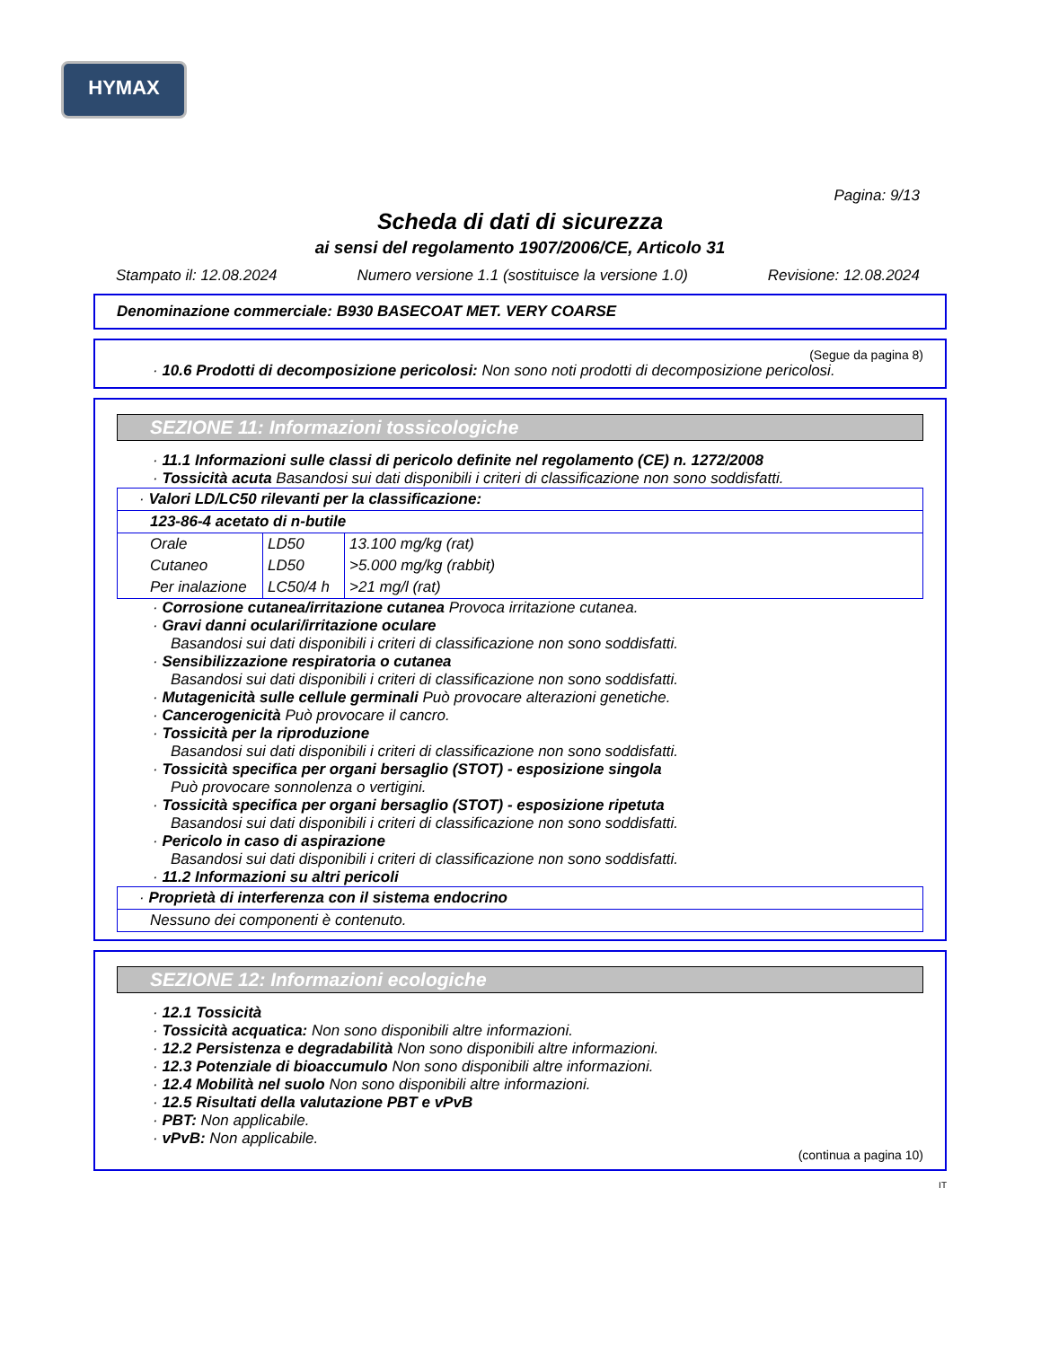HYMAX
Pagina: 9/13
Scheda di dati di sicurezza
ai sensi del regolamento 1907/2006/CE, Articolo 31
Stampato il: 12.08.2024 Numero versione 1.1 (sostituisce la versione 1.0) Revisione: 12.08.2024
Denominazione commerciale: B930 BASECOAT MET. VERY COARSE
(Segue da pagina 8)
· 10.6 Prodotti di decomposizione pericolosi: Non sono noti prodotti di decomposizione pericolosi.
SEZIONE 11: Informazioni tossicologiche
· 11.1 Informazioni sulle classi di pericolo definite nel regolamento (CE) n. 1272/2008
· Tossicità acuta Basandosi sui dati disponibili i criteri di classificazione non sono soddisfatti.
| · Valori LD/LC50 rilevanti per la classificazione: | | |
| 123-86-4 acetato di n-butile | | |
| Orale | LD50 | 13.100 mg/kg (rat) |
| Cutaneo | LD50 | >5.000 mg/kg (rabbit) |
| Per inalazione | LC50/4 h | >21 mg/l (rat) |
· Corrosione cutanea/irritazione cutanea Provoca irritazione cutanea.
· Gravi danni oculari/irritazione oculare
Basandosi sui dati disponibili i criteri di classificazione non sono soddisfatti.
· Sensibilizzazione respiratoria o cutanea
Basandosi sui dati disponibili i criteri di classificazione non sono soddisfatti.
· Mutagenicità sulle cellule germinali Può provocare alterazioni genetiche.
· Cancerogenicità Può provocare il cancro.
· Tossicità per la riproduzione
Basandosi sui dati disponibili i criteri di classificazione non sono soddisfatti.
· Tossicità specifica per organi bersaglio (STOT) - esposizione singola
Può provocare sonnolenza o vertigini.
· Tossicità specifica per organi bersaglio (STOT) - esposizione ripetuta
Basandosi sui dati disponibili i criteri di classificazione non sono soddisfatti.
· Pericolo in caso di aspirazione
Basandosi sui dati disponibili i criteri di classificazione non sono soddisfatti.
· 11.2 Informazioni su altri pericoli
| · Proprietà di interferenza con il sistema endocrino |
| Nessuno dei componenti è contenuto. |
SEZIONE 12: Informazioni ecologiche
· 12.1 Tossicità
· Tossicità acquatica: Non sono disponibili altre informazioni.
· 12.2 Persistenza e degradabilità Non sono disponibili altre informazioni.
· 12.3 Potenziale di bioaccumulo Non sono disponibili altre informazioni.
· 12.4 Mobilità nel suolo Non sono disponibili altre informazioni.
· 12.5 Risultati della valutazione PBT e vPvB
· PBT: Non applicabile.
· vPvB: Non applicabile.
(continua a pagina 10)
IT